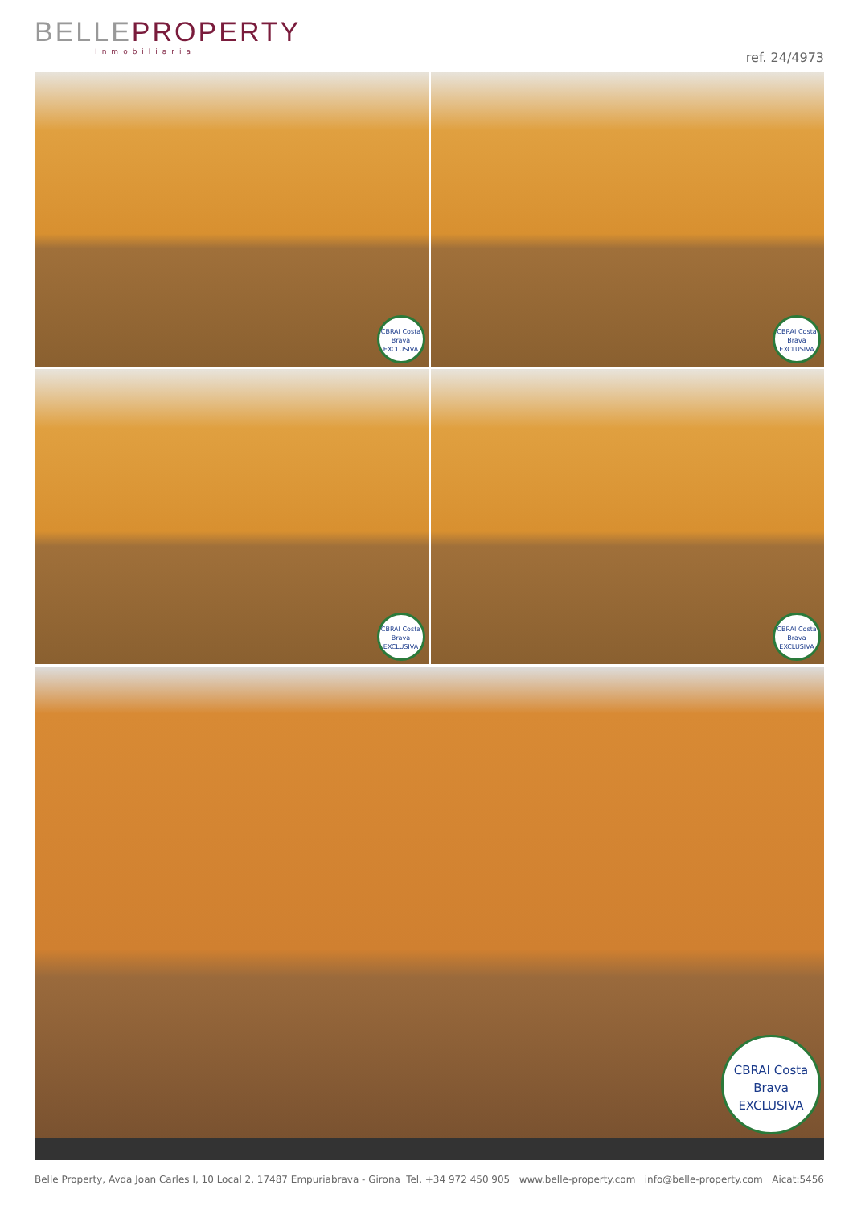BELLEPROPERTY
Inmobiliaria
ref. 24/4973
CBRAI Costa Brava EXCLUSIVA
CBRAI Costa Brava EXCLUSIVA
CBRAI Costa Brava EXCLUSIVA
CBRAI Costa Brava EXCLUSIVA
CBRAI Costa Brava EXCLUSIVA
Belle Property, Avda Joan Carles I, 10 Local 2, 17487 Empuriabrava - Girona Tel. +34 972 450 905 www.belle-property.com info@belle-property.com Aicat:5456